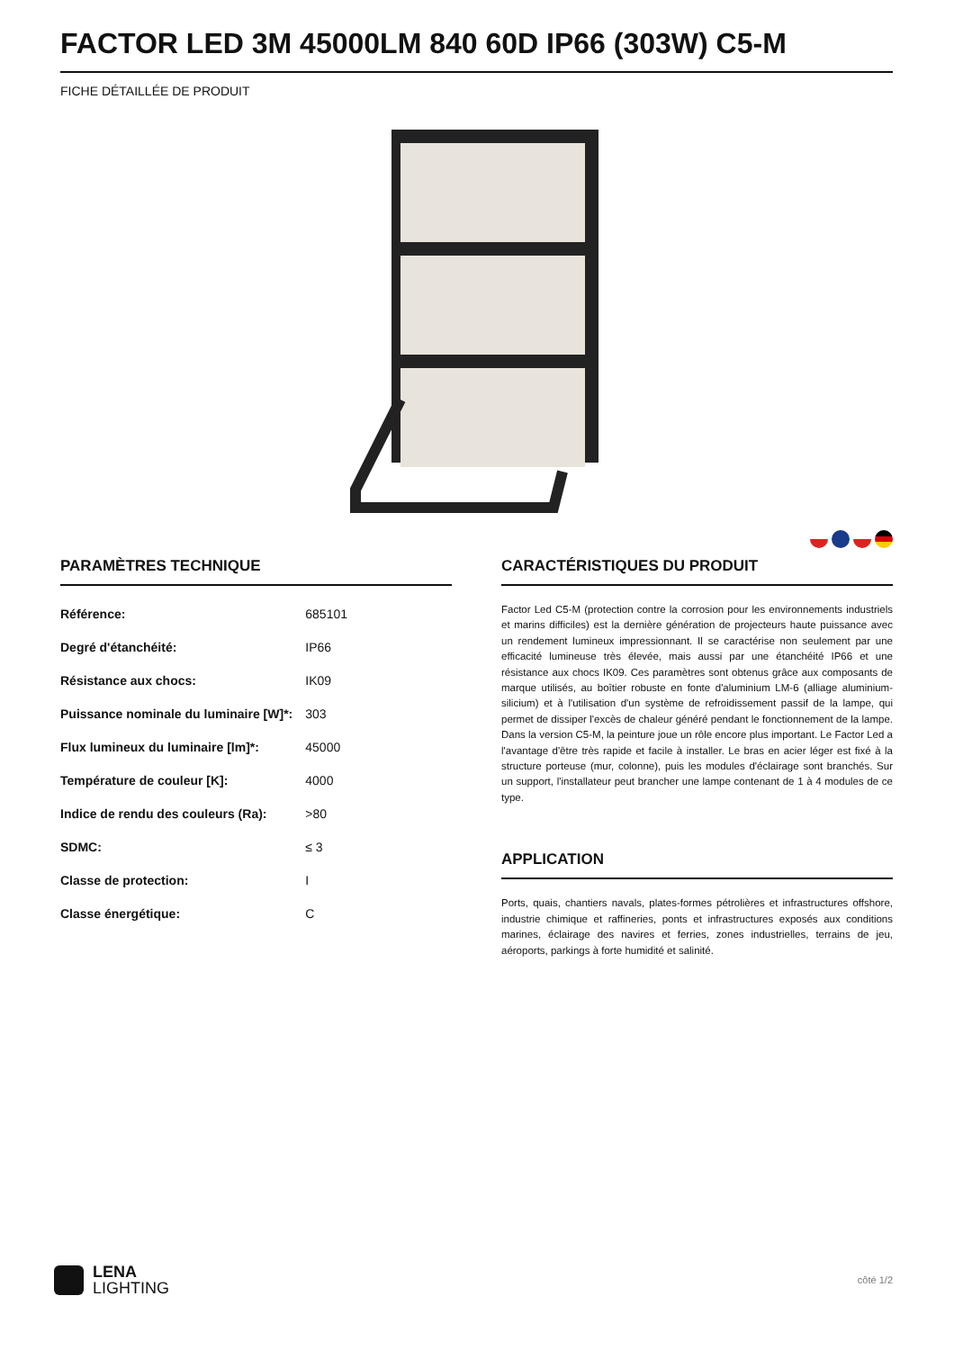FACTOR LED 3M 45000LM 840 60D IP66 (303W) C5-M
FICHE DÉTAILLÉE DE PRODUIT
PARAMÈTRES TECHNIQUE
| Référence: | 685101 |
| Degré d'étanchéité: | IP66 |
| Résistance aux chocs: | IK09 |
| Puissance nominale du luminaire [W]*: | 303 |
| Flux lumineux du luminaire [lm]*: | 45000 |
| Température de couleur [K]: | 4000 |
| Indice de rendu des couleurs (Ra): | >80 |
| SDMC: | ≤ 3 |
| Classe de protection: | I |
| Classe énergétique: | C |
CARACTÉRISTIQUES DU PRODUIT
Factor Led C5-M (protection contre la corrosion pour les environnements industriels et marins difficiles) est la dernière génération de projecteurs haute puissance avec un rendement lumineux impressionnant. Il se caractérise non seulement par une efficacité lumineuse très élevée, mais aussi par une étanchéité IP66 et une résistance aux chocs IK09. Ces paramètres sont obtenus grâce aux composants de marque utilisés, au boîtier robuste en fonte d'aluminium LM-6 (alliage aluminium-silicium) et à l'utilisation d'un système de refroidissement passif de la lampe, qui permet de dissiper l'excès de chaleur généré pendant le fonctionnement de la lampe. Dans la version C5-M, la peinture joue un rôle encore plus important. Le Factor Led a l'avantage d'être très rapide et facile à installer. Le bras en acier léger est fixé à la structure porteuse (mur, colonne), puis les modules d'éclairage sont branchés. Sur un support, l'installateur peut brancher une lampe contenant de 1 à 4 modules de ce type.
APPLICATION
Ports, quais, chantiers navals, plates-formes pétrolières et infrastructures offshore, industrie chimique et raffineries, ponts et infrastructures exposés aux conditions marines, éclairage des navires et ferries, zones industrielles, terrains de jeu, aéroports, parkings à forte humidité et salinité.
LENA
LIGHTING
côté 1/2